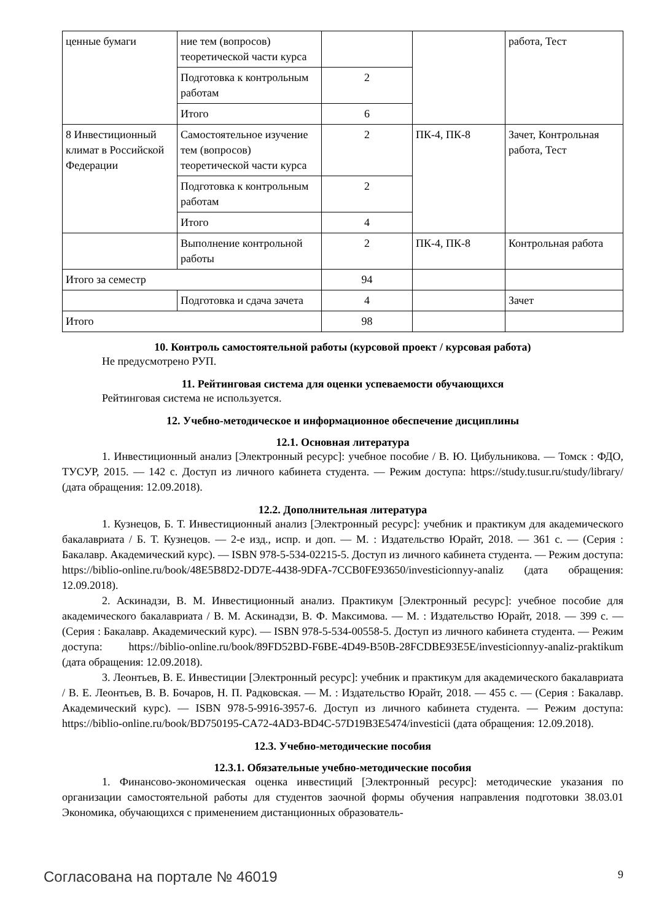| ценные бумаги | ние тем (вопросов) теоретической части курса | | | работа, Тест |
| | Подготовка к контрольным работам | 2 | | |
| | Итого | 6 | | |
| 8 Инвестиционный климат в Российской Федерации | Самостоятельное изучение тем (вопросов) теоретической части курса | 2 | ПК-4, ПК-8 | Зачет, Контрольная работа, Тест |
| | Подготовка к контрольным работам | 2 | | |
| | Итого | 4 | | |
| | Выполнение контрольной работы | 2 | ПК-4, ПК-8 | Контрольная работа |
| Итого за семестр | | 94 | | |
| | Подготовка и сдача зачета | 4 | | Зачет |
| Итого | | 98 | | |
10. Контроль самостоятельной работы (курсовой проект / курсовая работа)
Не предусмотрено РУП.
11. Рейтинговая система для оценки успеваемости обучающихся
Рейтинговая система не используется.
12. Учебно-методическое и информационное обеспечение дисциплины
12.1. Основная литература
1. Инвестиционный анализ [Электронный ресурс]: учебное пособие / В. Ю. Цибульникова. — Томск : ФДО, ТУСУР, 2015. — 142 с. Доступ из личного кабинета студента. — Режим доступа: https://study.tusur.ru/study/library/ (дата обращения: 12.09.2018).
12.2. Дополнительная литература
1. Кузнецов, Б. Т. Инвестиционный анализ [Электронный ресурс]: учебник и практикум для академического бакалавриата / Б. Т. Кузнецов. — 2-е изд., испр. и доп. — М. : Издательство Юрайт, 2018. — 361 с. — (Серия : Бакалавр. Академический курс). — ISBN 978-5-534-02215-5. Доступ из личного кабинета студента. — Режим доступа: https://biblio-online.ru/book/48E5B8D2-DD7E-4438-9DFA-7CCB0FE93650/investicionnyy-analiz (дата обращения: 12.09.2018).
2. Аскинадзи, В. М. Инвестиционный анализ. Практикум [Электронный ресурс]: учебное пособие для академического бакалавриата / В. М. Аскинадзи, В. Ф. Максимова. — М. : Издательство Юрайт, 2018. — 399 с. — (Серия : Бакалавр. Академический курс). — ISBN 978-5-534-00558-5. Доступ из личного кабинета студента. — Режим доступа: https://biblio-online.ru/book/89FD52BD-F6BE-4D49-B50B-28FCDBE93E5E/investicionnyy-analiz-praktikum (дата обращения: 12.09.2018).
3. Леонтьев, В. Е. Инвестиции [Электронный ресурс]: учебник и практикум для академического бакалавриата / В. Е. Леонтьев, В. В. Бочаров, Н. П. Радковская. — М. : Издательство Юрайт, 2018. — 455 с. — (Серия : Бакалавр. Академический курс). — ISBN 978-5-9916-3957-6. Доступ из личного кабинета студента. — Режим доступа: https://biblio-online.ru/book/BD750195-CA72-4AD3-BD4C-57D19B3E5474/investicii (дата обращения: 12.09.2018).
12.3. Учебно-методические пособия
12.3.1. Обязательные учебно-методические пособия
1. Финансово-экономическая оценка инвестиций [Электронный ресурс]: методические указания по организации самостоятельной работы для студентов заочной формы обучения направления подготовки 38.03.01 Экономика, обучающихся с применением дистанционных образователь-
Согласована на портале № 46019 9